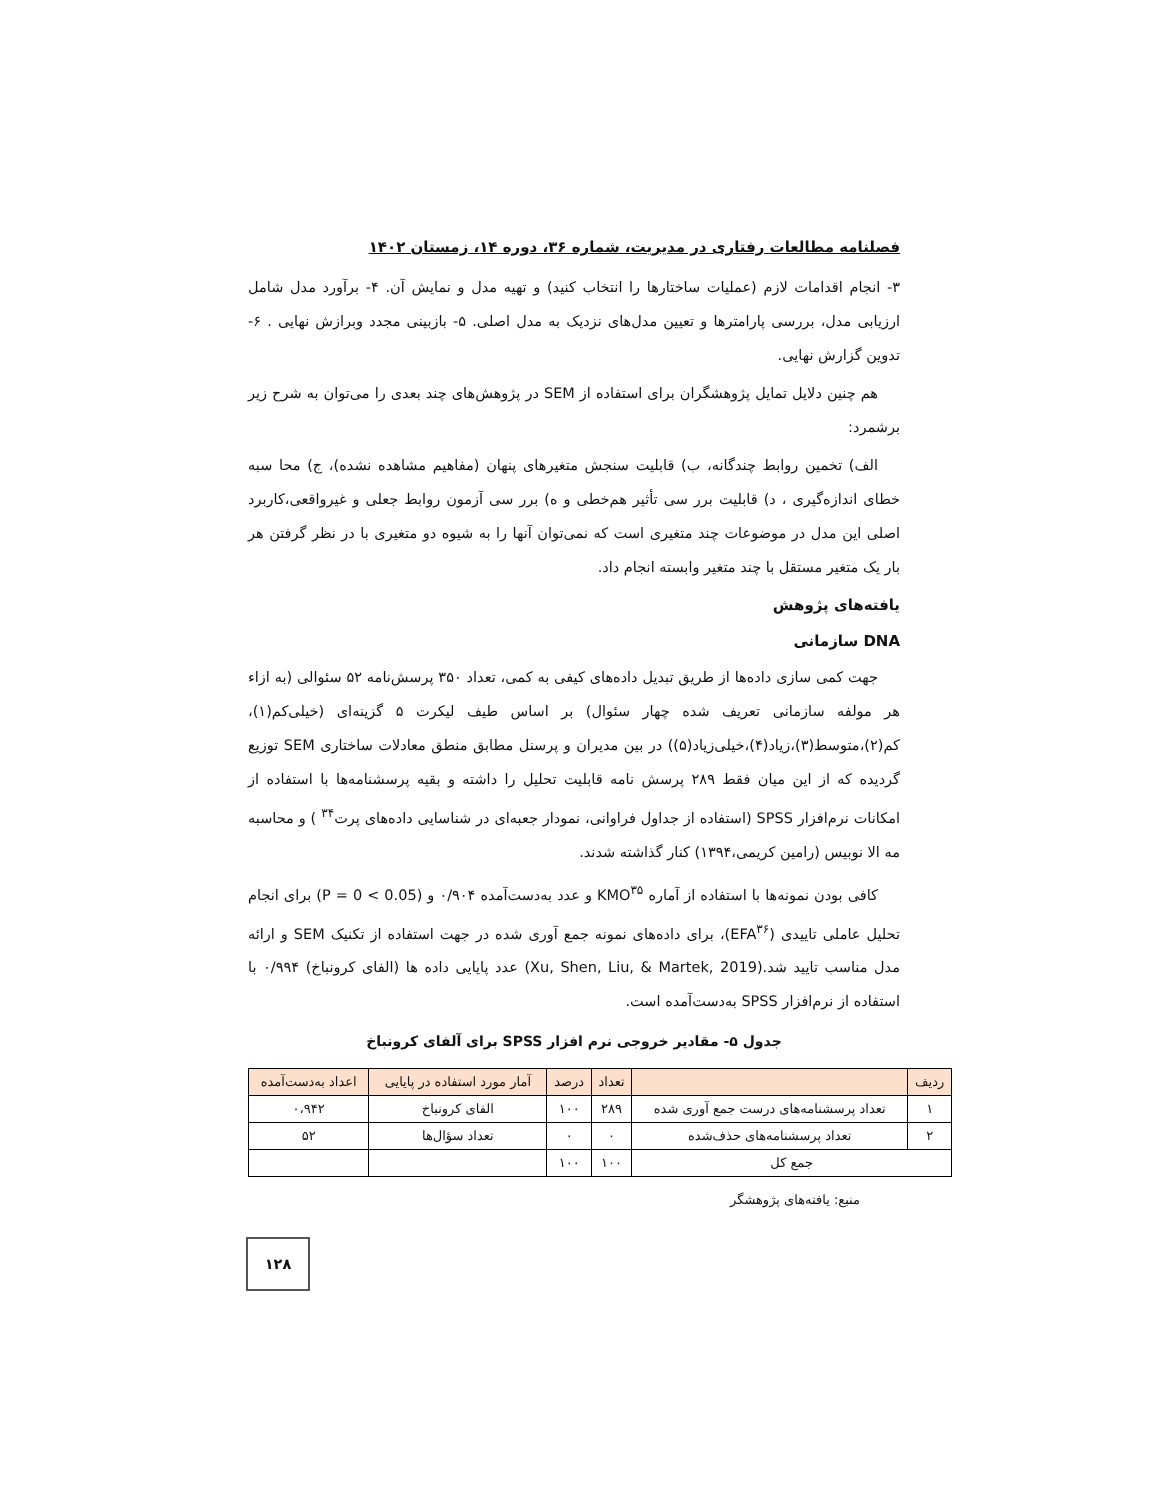فصلنامه مطالعات رفتاری در مدیریت، شماره ۳۶، دوره ۱۴، زمستان ۱۴۰۲
۳- انجام اقدامات لازم (عملیات ساختارها را انتخاب کنید) و تهیه مدل و نمایش آن. ۴- برآورد مدل شامل ارزیابی مدل، بررسی پارامترها و تعیین مدل‌های نزدیک به مدل اصلی. ۵- بازبینی مجدد وبرازش نهایی . ۶- تدوین گزارش نهایی.
هم چنین دلایل تمایل پژوهشگران برای استفاده از SEM در پژوهش‌های چند بعدی را می‌توان به شرح زیر برشمرد:
الف) تخمین روابط چندگانه، ب) قابلیت سنجش متغیرهای پنهان (مفاهیم مشاهده نشده)، ج) محا سبه خطای اندازه‌گیری ، د) قابلیت برر سی تأثیر هم‌خطی و ه) برر سی آزمون روابط جعلی و غیرواقعی،کاربرد اصلی این مدل در موضوعات چند متغیری است که نمی‌توان آنها را به شیوه دو متغیری با در نظر گرفتن هر بار یک متغیر مستقل با چند متغیر وابسته انجام داد.
یافته‌های پژوهش
DNA سازمانی
جهت کمی سازی داده‌ها از طریق تبدیل داده‌های کیفی به کمی، تعداد ۳۵۰ پرسش‌نامه ۵۲ سئوالی (به ازاء هر مولفه سازمانی تعریف شده چهار سئوال) بر اساس طیف لیکرت ۵ گزینه‌ای (خیلی‌کم(۱)، کم(۲)،متوسط(۳)،زیاد(۴)،خیلی‌زیاد(۵)) در بین مدیران و پرسنل مطابق منطق معادلات ساختاری SEM توزیع گردیده که از این میان فقط ۲۸۹ پرسش نامه قابلیت تحلیل را داشته و بقیه پرسشنامه‌ها با استفاده از امکانات نرم‌افزار SPSS (استفاده از جداول فراوانی، نمودار جعبه‌ای در شناسایی داده‌های پرت<sup>۳۴</sup> ) و محاسبه مه الا نوبیس (رامین کریمی،۱۳۹۴) کنار گذاشته شدند.
کافی بودن نمونه‌ها با استفاده از آماره KMO<sup>۳۵</sup> و عدد به‌دست‌آمده ۰/۹۰۴ و (P = 0 < 0.05) برای انجام تحلیل عاملی تاییدی (EFA<sup>۳۶</sup>)، برای داده‌های نمونه جمع آوری شده در جهت استفاده از تکنیک SEM و ارائه مدل مناسب تایید شد.(Xu, Shen, Liu, & Martek, 2019) عدد پایایی داده ها (الفای کرونباخ) ۰/۹۹۴ با استفاده از نرم‌افزار SPSS به‌دست‌آمده است.
جدول ۵- مقادیر خروجی نرم افزار SPSS برای آلفای کرونباخ
| ردیف | | تعداد | درصد | آمار مورد استفاده در پایایی | اعداد به‌دست‌آمده |
| ۱ | تعداد پرسشنامه‌های درست جمع آوری شده | ۲۸۹ | ۱۰۰ | الفای کرونباخ | ۰،۹۴۲ |
| ۲ | تعداد پرسشنامه‌های حذف‌شده | ۰ | ۰ | تعداد سؤال‌ها | ۵۲ |
| جمع کل | | ۱۰۰ | ۱۰۰ | | |
منبع: یافته‌های پژوهشگر
۱۲۸